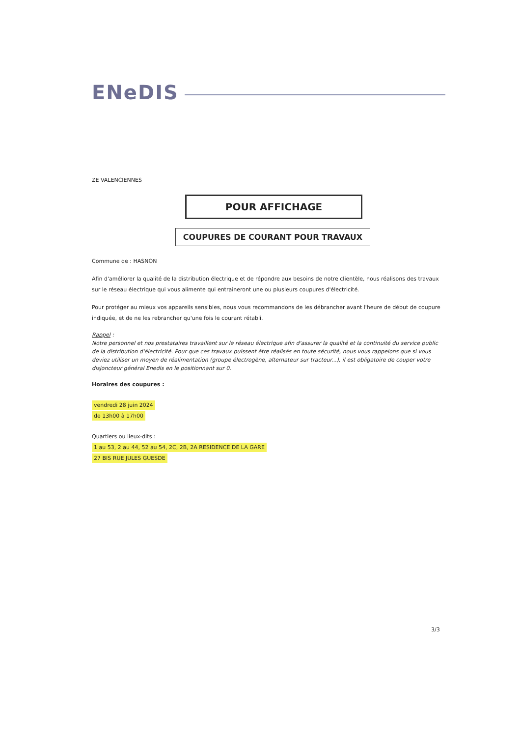ENeDIS
ZE VALENCIENNES
POUR AFFICHAGE
COUPURES DE COURANT POUR TRAVAUX
Commune de : HASNON
Afin d'améliorer la qualité de la distribution électrique et de répondre aux besoins de notre clientèle, nous réalisons des travaux sur le réseau électrique qui vous alimente qui entraineront une ou plusieurs coupures d'électricité.
Pour protéger au mieux vos appareils sensibles, nous vous recommandons de les débrancher avant l'heure de début de coupure indiquée, et de ne les rebrancher qu'une fois le courant rétabli.
Rappel :
Notre personnel et nos prestataires travaillent sur le réseau électrique afin d'assurer la qualité et la continuité du service public de la distribution d'électricité. Pour que ces travaux puissent être réalisés en toute sécurité, nous vous rappelons que si vous deviez utiliser un moyen de réalimentation (groupe électrogène, alternateur sur tracteur...), il est obligatoire de couper votre disjoncteur général Enedis en le positionnant sur 0.
Horaires des coupures :
vendredi 28 juin 2024
de 13h00 à 17h00
Quartiers ou lieux-dits :
1 au 53, 2 au 44, 52 au 54, 2C, 2B, 2A RESIDENCE DE LA GARE
27 BIS RUE JULES GUESDE
3/3